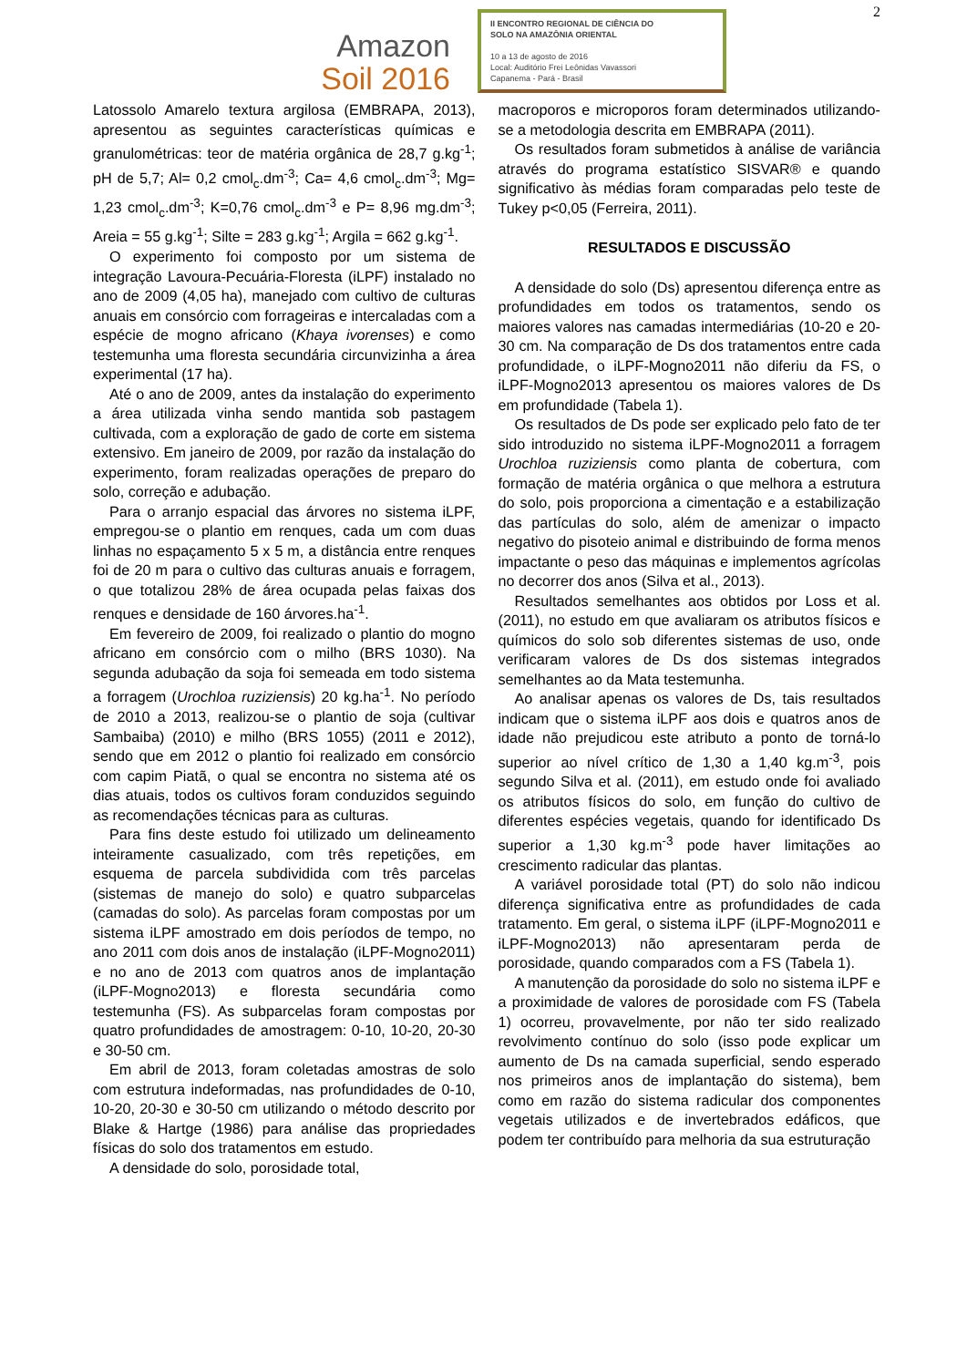2
Amazon
Soil 2016
II ENCONTRO REGIONAL DE CIÊNCIA DO
SOLO NA AMAZÔNIA ORIENTAL
10 a 13 de agosto de 2016
Local: Auditório Frei Leônidas Vavassori
Capanema - Pará - Brasil
Latossolo Amarelo textura argilosa (EMBRAPA, 2013), apresentou as seguintes características químicas e granulométricas: teor de matéria orgânica de 28,7 g.kg<sup>-1</sup>; pH de 5,7; Al= 0,2 cmol<sub>c</sub>.dm<sup>-3</sup>; Ca= 4,6 cmol<sub>c</sub>.dm<sup>-3</sup>; Mg= 1,23 cmol<sub>c</sub>.dm<sup>-3</sup>; K=0,76 cmol<sub>c</sub>.dm<sup>-3</sup> e P= 8,96 mg.dm<sup>-3</sup>; Areia = 55 g.kg<sup>-1</sup>; Silte = 283 g.kg<sup>-1</sup>; Argila = 662 g.kg<sup>-1</sup>.
O experimento foi composto por um sistema de integração Lavoura-Pecuária-Floresta (iLPF) instalado no ano de 2009 (4,05 ha), manejado com cultivo de culturas anuais em consórcio com forrageiras e intercaladas com a espécie de mogno africano (Khaya ivorenses) e como testemunha uma floresta secundária circunvizinha a área experimental (17 ha).
Até o ano de 2009, antes da instalação do experimento a área utilizada vinha sendo mantida sob pastagem cultivada, com a exploração de gado de corte em sistema extensivo. Em janeiro de 2009, por razão da instalação do experimento, foram realizadas operações de preparo do solo, correção e adubação.
Para o arranjo espacial das árvores no sistema iLPF, empregou-se o plantio em renques, cada um com duas linhas no espaçamento 5 x 5 m, a distância entre renques foi de 20 m para o cultivo das culturas anuais e forragem, o que totalizou 28% de área ocupada pelas faixas dos renques e densidade de 160 árvores.ha<sup>-1</sup>.
Em fevereiro de 2009, foi realizado o plantio do mogno africano em consórcio com o milho (BRS 1030). Na segunda adubação da soja foi semeada em todo sistema a forragem (Urochloa ruziziensis) 20 kg.ha<sup>-1</sup>. No período de 2010 a 2013, realizou-se o plantio de soja (cultivar Sambaiba) (2010) e milho (BRS 1055) (2011 e 2012), sendo que em 2012 o plantio foi realizado em consórcio com capim Piatã, o qual se encontra no sistema até os dias atuais, todos os cultivos foram conduzidos seguindo as recomendações técnicas para as culturas.
Para fins deste estudo foi utilizado um delineamento inteiramente casualizado, com três repetições, em esquema de parcela subdividida com três parcelas (sistemas de manejo do solo) e quatro subparcelas (camadas do solo). As parcelas foram compostas por um sistema iLPF amostrado em dois períodos de tempo, no ano 2011 com dois anos de instalação (iLPF-Mogno2011) e no ano de 2013 com quatros anos de implantação (iLPF-Mogno2013) e floresta secundária como testemunha (FS). As subparcelas foram compostas por quatro profundidades de amostragem: 0-10, 10-20, 20-30 e 30-50 cm.
Em abril de 2013, foram coletadas amostras de solo com estrutura indeformadas, nas profundidades de 0-10, 10-20, 20-30 e 30-50 cm utilizando o método descrito por Blake & Hartge (1986) para análise das propriedades físicas do solo dos tratamentos em estudo.
A densidade do solo, porosidade total,
macroporos e microporos foram determinados utilizando-se a metodologia descrita em EMBRAPA (2011).
Os resultados foram submetidos à análise de variância através do programa estatístico SISVAR® e quando significativo às médias foram comparadas pelo teste de Tukey p<0,05 (Ferreira, 2011).
RESULTADOS E DISCUSSÃO
A densidade do solo (Ds) apresentou diferença entre as profundidades em todos os tratamentos, sendo os maiores valores nas camadas intermediárias (10-20 e 20-30 cm. Na comparação de Ds dos tratamentos entre cada profundidade, o iLPF-Mogno2011 não diferiu da FS, o iLPF-Mogno2013 apresentou os maiores valores de Ds em profundidade (Tabela 1).
Os resultados de Ds pode ser explicado pelo fato de ter sido introduzido no sistema iLPF-Mogno2011 a forragem Urochloa ruziziensis como planta de cobertura, com formação de matéria orgânica o que melhora a estrutura do solo, pois proporciona a cimentação e a estabilização das partículas do solo, além de amenizar o impacto negativo do pisoteio animal e distribuindo de forma menos impactante o peso das máquinas e implementos agrícolas no decorrer dos anos (Silva et al., 2013).
Resultados semelhantes aos obtidos por Loss et al. (2011), no estudo em que avaliaram os atributos físicos e químicos do solo sob diferentes sistemas de uso, onde verificaram valores de Ds dos sistemas integrados semelhantes ao da Mata testemunha.
Ao analisar apenas os valores de Ds, tais resultados indicam que o sistema iLPF aos dois e quatros anos de idade não prejudicou este atributo a ponto de torná-lo superior ao nível crítico de 1,30 a 1,40 kg.m<sup>-3</sup>, pois segundo Silva et al. (2011), em estudo onde foi avaliado os atributos físicos do solo, em função do cultivo de diferentes espécies vegetais, quando for identificado Ds superior a 1,30 kg.m<sup>-3</sup> pode haver limitações ao crescimento radicular das plantas.
A variável porosidade total (PT) do solo não indicou diferença significativa entre as profundidades de cada tratamento. Em geral, o sistema iLPF (iLPF-Mogno2011 e iLPF-Mogno2013) não apresentaram perda de porosidade, quando comparados com a FS (Tabela 1).
A manutenção da porosidade do solo no sistema iLPF e a proximidade de valores de porosidade com FS (Tabela 1) ocorreu, provavelmente, por não ter sido realizado revolvimento contínuo do solo (isso pode explicar um aumento de Ds na camada superficial, sendo esperado nos primeiros anos de implantação do sistema), bem como em razão do sistema radicular dos componentes vegetais utilizados e de invertebrados edáficos, que podem ter contribuído para melhoria da sua estruturação